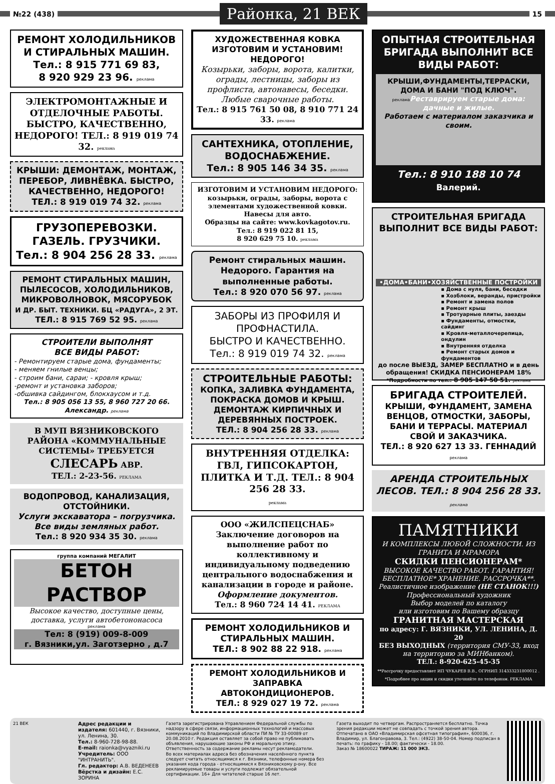№22 (438)
Районка, 21 ВЕК
15
РЕМОНТ ХОЛОДИЛЬНИКОВ И СТИРАЛЬНЫХ МАШИН.
Тел.: 8 915 771 69 83,
8 920 929 23 96. реклама
ЭЛЕКТРОМОНТАЖНЫЕ И ОТДЕЛОЧНЫЕ РАБОТЫ. БЫСТРО, КАЧЕСТВЕННО, НЕДОРОГО! ТЕЛ.: 8 919 019 74 32. реклама
КРЫШИ: ДЕМОНТАЖ, МОНТАЖ, ПЕРЕБОР, ЛИВНЁВКА. БЫСТРО, КАЧЕСТВЕННО, НЕДОРОГО!
ТЕЛ.: 8 919 019 74 32. реклама
ГРУЗОПЕРЕВОЗКИ.
ГАЗЕЛЬ. ГРУЗЧИКИ.
Тел.: 8 904 256 28 33. реклама
РЕМОНТ СТИРАЛЬНЫХ МАШИН, ПЫЛЕСОСОВ, ХОЛОДИЛЬНИКОВ, МИКРОВОЛНОВОК, МЯСОРУБОК
И ДР. БЫТ. ТЕХНИКИ. БЦ «РАДУГА», 2 ЭТ.
ТЕЛ.: 8 915 769 52 95. реклама
СТРОИТЕЛИ ВЫПОЛНЯТ
ВСЕ ВИДЫ РАБОТ:
- Ремонтируем старые дома, фундаменты;
- меняем гнилые венцы;
- строим бани, сараи; - кровля крыш;
-ремонт и установка заборов;
-обшивка сайдингом, блокхаусом и т.д.
Тел.: 8 905 056 13 55, 8 960 727 20 66.
Александр. реклама
В МУП ВЯЗНИКОВСКОГО РАЙОНА «КОММУНАЛЬНЫЕ СИСТЕМЫ» ТРЕБУЕТСЯ СЛЕСАРЬ АВР.
ТЕЛ.: 2-23-56. РЕКЛАМА
ВОДОПРОВОД, КАНАЛИЗАЦИЯ, ОТСТОЙНИКИ.
Услуги экскаватора – погрузчика.
Все виды земляных работ.
Тел.: 8 920 934 35 30. реклама
группа компаний МЕГАЛИТ
БЕТОН РАСТВОР
Высокое качество, доступные цены, доставка, услуги автобетононасоса
реклама
Тел: 8 (919) 009-8-009
г. Вязники,ул. Заготзерно , д.7
ХУДОЖЕСТВЕННАЯ КОВКА
ИЗГОТОВИМ И УСТАНОВИМ! НЕДОРОГО!
Козырьки, заборы, ворота, калитки, ограды, лестницы, заборы из профлиста, автонавесы, беседки. Любые сварочные работы.
Тел.: 8 915 761 50 08, 8 910 771 24 33. реклама
САНТЕХНИКА, ОТОПЛЕНИЕ, ВОДОСНАБЖЕНИЕ.
Тел.: 8 905 146 34 35. реклама
ИЗГОТОВИМ И УСТАНОВИМ НЕДОРОГО:
козырьки, ограды, заборы, ворота с элементами художественной ковки.
Навесы для авто.
Образцы на сайте: www.kovkagotov.ru.
Тел.: 8 919 022 81 15,
8 920 629 75 10. реклама
Ремонт стиральных машин. Недорого. Гарантия на выполненные работы.
Тел.: 8 920 070 56 97. реклама
ЗАБОРЫ ИЗ ПРОФИЛЯ И ПРОФНАСТИЛА.
БЫСТРО И КАЧЕСТВЕННО.
Тел.: 8 919 019 74 32. реклама
СТРОИТЕЛЬНЫЕ РАБОТЫ:
КОПКА, ЗАЛИВКА ФУНДАМЕНТА, ПОКРАСКА ДОМОВ И КРЫШ. ДЕМОНТАЖ КИРПИЧНЫХ И ДЕРЕВЯННЫХ ПОСТРОЕК.
ТЕЛ.: 8 904 256 28 33. реклама
ВНУТРЕННЯЯ ОТДЕЛКА:
ГВЛ, ГИПСОКАРТОН, ПЛИТКА И Т.Д. ТЕЛ.: 8 904 256 28 33.
реклама
ООО «ЖИЛСПЕЦСНАБ»
Заключение договоров на выполнение работ по коллективному и индивидуальному подведению центрального водоснабжения и канализации в городе и районе.
Оформление документов.
Тел.: 8 960 724 14 41. РЕКЛАМА
РЕМОНТ ХОЛОДИЛЬНИКОВ И СТИРАЛЬНЫХ МАШИН.
ТЕЛ.: 8 902 88 22 918. реклама
РЕМОНТ ХОЛОДИЛЬНИКОВ И ЗАПРАВКА АВТОКОНДИЦИОНЕРОВ.
ТЕЛ.: 8 929 027 19 72. реклама
ОПЫТНАЯ СТРОИТЕЛЬНАЯ БРИГАДА ВЫПОЛНИТ ВСЕ ВИДЫ РАБОТ:
КРЫШИ,ФУНДАМЕНТЫ,ТЕРРАСКИ, ДОМА И БАНИ "ПОД КЛЮЧ".
реклама Реставрируем старые дома: дачные и жилые.
Работаем с материалом заказчика и своим.
Тел.: 8 910 188 10 74 Валерий.
СТРОИТЕЛЬНАЯ БРИГАДА ВЫПОЛНИТ ВСЕ ВИДЫ РАБОТ:
•ДОМА•БАНИ•ХОЗЯЙСТВЕННЫЕ ПОСТРОЙКИ
▪ Дома с нуля, бани, беседки
▪ Хозблоки, веранды, пристройки
▪ Ремонт и замена полов
▪ Ремонт крыш
▪ Тротуарные плиты, заезды
▪ Фундаменты, отмостки, сайдинг
▪ Кровля-металлочерепица, ондулин
▪ Внутренняя отделка
▪ Ремонт старых домов и фундаментов
до после ВЫЕЗД, ЗАМЕР БЕСПЛАТНО и в день обращения! СКИДКА ПЕНСИОНЕРАМ 18%
*Подробности по тел.: 8 905 147 50 51. реклама
БРИГАДА СТРОИТЕЛЕЙ.
КРЫШИ, ФУНДАМЕНТ, ЗАМЕНА ВЕНЦОВ, ОТМОСТКИ, ЗАБОРЫ, БАНИ И ТЕРРАСЫ. МАТЕРИАЛ СВОЙ И ЗАКАЗЧИКА.
ТЕЛ.: 8 920 627 13 33. ГЕННАДИЙ реклама
АРЕНДА СТРОИТЕЛЬНЫХ ЛЕСОВ. ТЕЛ.: 8 904 256 28 33.
реклама
ПАМЯТНИКИ
И КОМПЛЕКСЫ ЛЮБОЙ СЛОЖНОСТИ. ИЗ ГРАНИТА И МРАМОРА
СКИДКИ ПЕНСИОНЕРАМ*
ВЫСОКОЕ КАЧЕСТВО РАБОТ. ГАРАНТИЯ! БЕСПЛАТНОЕ* ХРАНЕНИЕ. РАССРОЧКА**.
Реалистичное изображение (НЕ СТАНОК!!!)
Профессиональный художник
Выбор моделей по каталогу
или изготовим по Вашему образцу
ГРАНИТНАЯ МАСТЕРСКАЯ
по адресу: Г. ВЯЗНИКИ, УЛ. ЛЕНИНА, Д. 20
БЕЗ ВЫХОДНЫХ (территория СМУ-33, вход на территорию за МИНбанком).
ТЕЛ.: 8-920-625-45-35
**Рассрочку предоставляет ИП ЧУКАРЕВ В.В., ОГРНИП 314333231800012 .
*Подробнее про акции и скидки уточняйте по телефонам. РЕКЛАМА
21 ВЕК
Адрес редакции и издателя: 601440, г. Вязники, ул. Ленина, 30.
Тел.: 8-960-728-98-88.
E-mail: raionka@vyazniki.ru
Учредитель: ООО "ИНТРАНИТЬ".
Гл. редактор: А.В. ВЕДЕНЕЕВ
Вёрстка и дизайн: Е.С. ЗОРИНА
Газета зарегистрирована Управлением Федеральной службы по надзору в сфере связи, информационных технологий и массовых коммуникаций по Владимирской области ПИ № ТУ 33-00089 от 20.08.2010 г. Редакция оставляет за собой право не публиковать объявления, нарушающие законы РФ и моральную этику. Ответственность за содержание рекламы несут рекламодатели.
Во всех материалах адреса без обозначения населённого пункта следует считать относящимися к г. Вязники, телефонные номера без указания кода города - относящимися к Вязниковскому р-ону. Все рекламируемые товары и услуги подлежат обязательной сертификации. 16+ Для читателей старше 16 лет.
Газета выходит по четвергам. Распространяется бесплатно. Точка зрения редакции может не совпадать с точкой зрения автора.
Отпечатано в ОАО «Владимирская офсетная типография», 600036, г. Владимир, ул. Благонравова, 3. Тел.: (4922) 38-50-04. Номер подписан в печать: по графику - 18.00; фактически - 18.00.
Заказ № 18600022 ТИРАЖ: 11 000 ЭКЗ.